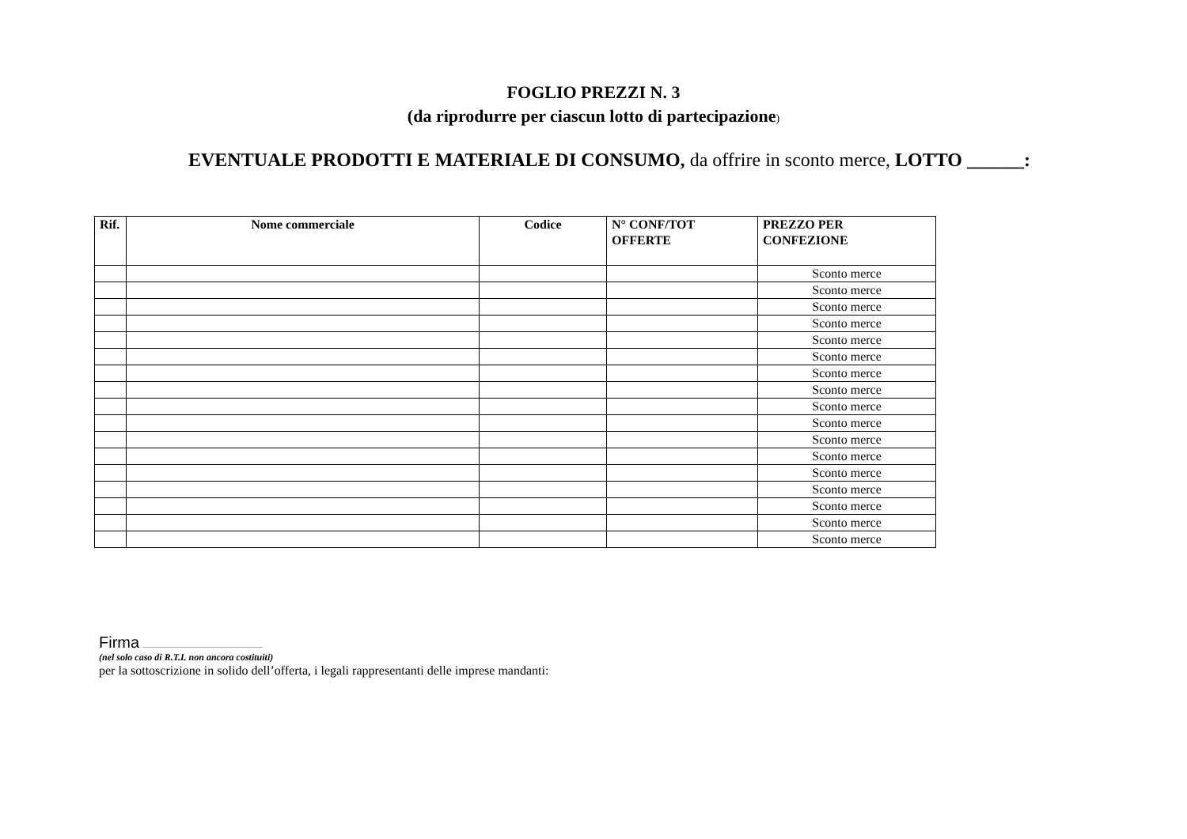FOGLIO PREZZI N. 3
(da riprodurre per ciascun lotto di partecipazione)
EVENTUALE PRODOTTI E MATERIALE DI CONSUMO, da offrire in sconto merce, LOTTO ______:
| Rif. | Nome commerciale | Codice | N° CONF/TOT OFFERTE | PREZZO PER CONFEZIONE |
| --- | --- | --- | --- | --- |
| | | | | Sconto merce |
| | | | | Sconto merce |
| | | | | Sconto merce |
| | | | | Sconto merce |
| | | | | Sconto merce |
| | | | | Sconto merce |
| | | | | Sconto merce |
| | | | | Sconto merce |
| | | | | Sconto merce |
| | | | | Sconto merce |
| | | | | Sconto merce |
| | | | | Sconto merce |
| | | | | Sconto merce |
| | | | | Sconto merce |
| | | | | Sconto merce |
| | | | | Sconto merce |
| | | | | Sconto merce |
Firma ............................................................................
(nel solo caso di R.T.I. non ancora costituiti)
per la sottoscrizione in solido dell’offerta, i legali rappresentanti delle imprese mandanti: